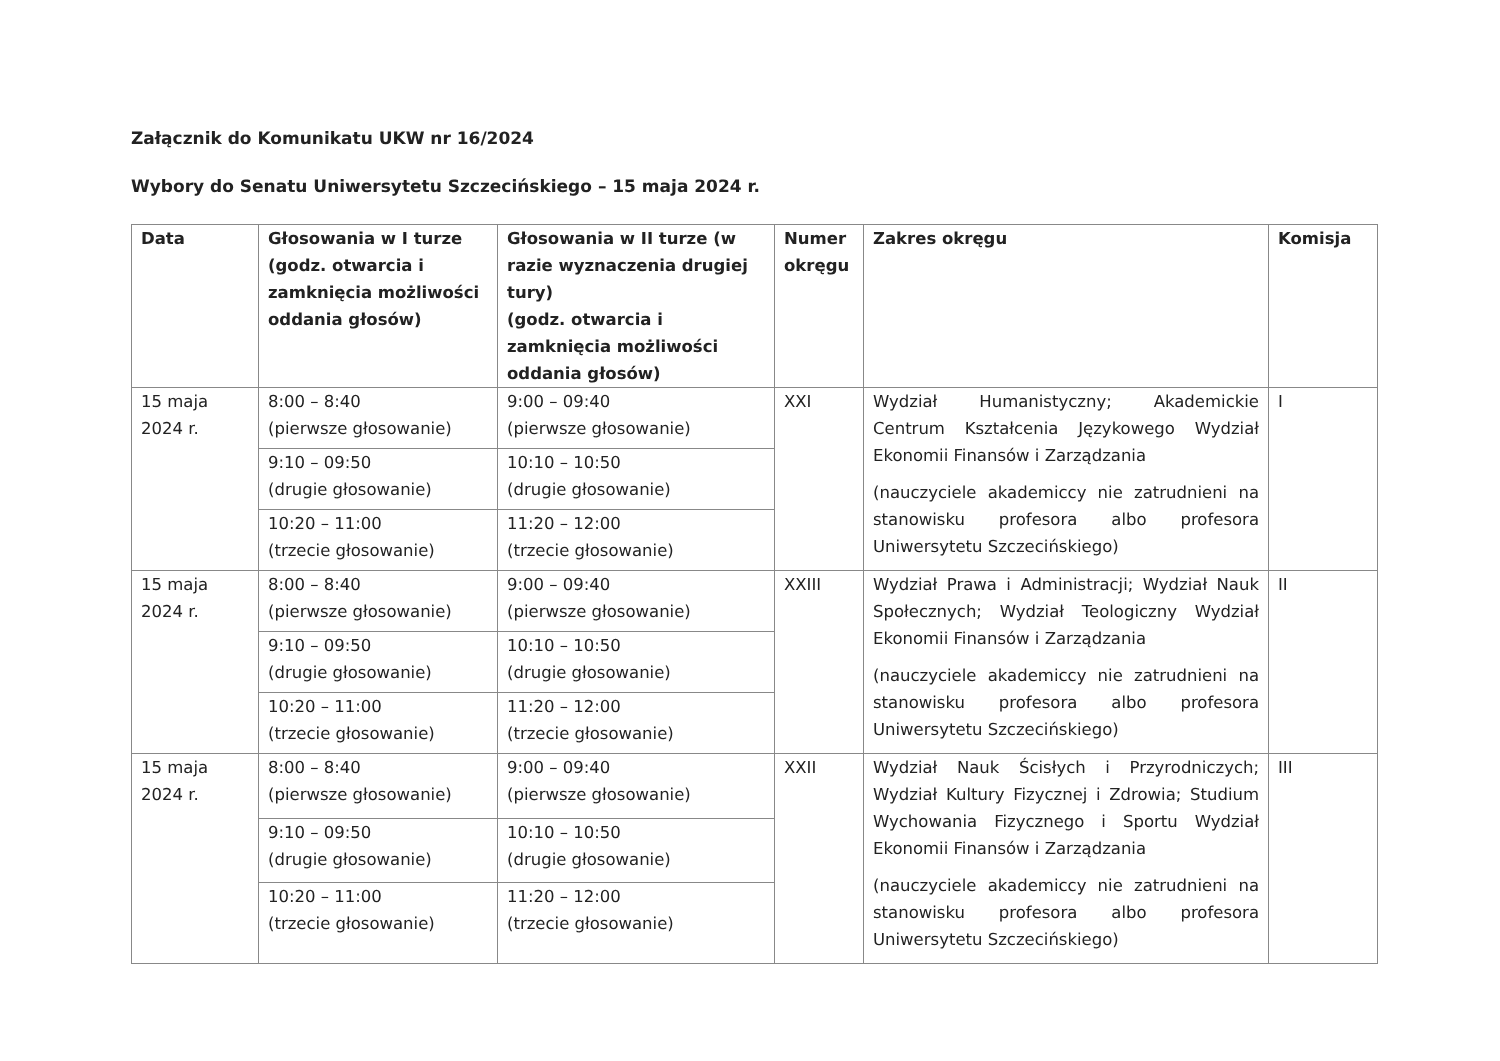Załącznik do Komunikatu UKW nr 16/2024
Wybory do Senatu Uniwersytetu Szczecińskiego – 15 maja 2024 r.
| Data | Głosowania w I turze (godz. otwarcia i zamknięcia możliwości oddania głosów) | Głosowania w II turze (w razie wyznaczenia drugiej tury) (godz. otwarcia i zamknięcia możliwości oddania głosów) | Numer okręgu | Zakres okręgu | Komisja |
| --- | --- | --- | --- | --- | --- |
| 15 maja 2024 r. | 8:00 – 8:40 (pierwsze głosowanie) | 9:00 – 09:40 (pierwsze głosowanie) | XXI | Wydział Humanistyczny; Akademickie Centrum Kształcenia Językowego Wydział Ekonomii Finansów i Zarządzania (nauczyciele akademiccy nie zatrudnieni na stanowisku profesora albo profesora Uniwersytetu Szczecińskiego) | I |
| | 9:10 – 09:50 (drugie głosowanie) | 10:10 – 10:50 (drugie głosowanie) | | | |
| | 10:20 – 11:00 (trzecie głosowanie) | 11:20 – 12:00 (trzecie głosowanie) | | | |
| 15 maja 2024 r. | 8:00 – 8:40 (pierwsze głosowanie) | 9:00 – 09:40 (pierwsze głosowanie) | XXIII | Wydział Prawa i Administracji; Wydział Nauk Społecznych; Wydział Teologiczny Wydział Ekonomii Finansów i Zarządzania (nauczyciele akademiccy nie zatrudnieni na stanowisku profesora albo profesora Uniwersytetu Szczecińskiego) | II |
| | 9:10 – 09:50 (drugie głosowanie) | 10:10 – 10:50 (drugie głosowanie) | | | |
| | 10:20 – 11:00 (trzecie głosowanie) | 11:20 – 12:00 (trzecie głosowanie) | | | |
| 15 maja 2024 r. | 8:00 – 8:40 (pierwsze głosowanie) | 9:00 – 09:40 (pierwsze głosowanie) | XXII | Wydział Nauk Ścisłych i Przyrodniczych; Wydział Kultury Fizycznej i Zdrowia; Studium Wychowania Fizycznego i Sportu Wydział Ekonomii Finansów i Zarządzania (nauczyciele akademiccy nie zatrudnieni na stanowisku profesora albo profesora Uniwersytetu Szczecińskiego) | III |
| | 9:10 – 09:50 (drugie głosowanie) | 10:10 – 10:50 (drugie głosowanie) | | | |
| | 10:20 – 11:00 (trzecie głosowanie) | 11:20 – 12:00 (trzecie głosowanie) | | | |